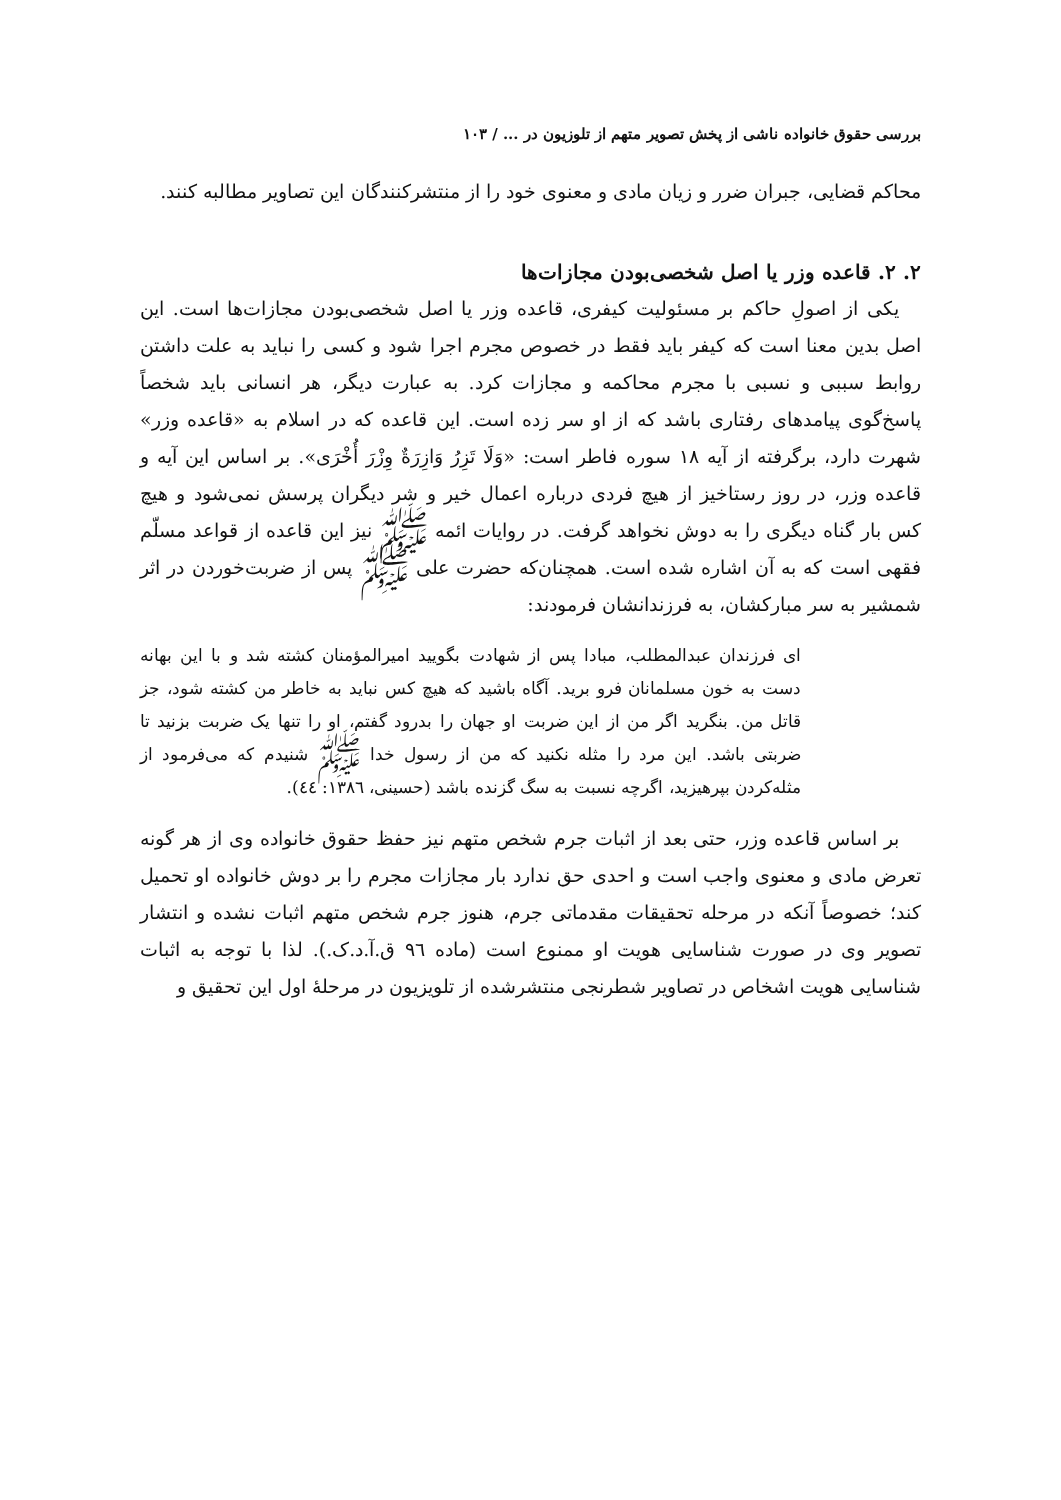بررسی حقوق خانواده ناشی از پخش تصویر متهم از تلوزیون در ... / ۱۰۳
محاکم قضایی، جبران ضرر و زیان مادی و معنوی خود را از منتشرکنندگان این تصاویر مطالبه کنند.
۲. ۲. قاعده وزر یا اصل شخصی‌بودن مجازات‌ها
یکی از اصولِ حاکم بر مسئولیت کیفری، قاعده وزر یا اصل شخصی‌بودن مجازات‌ها است. این اصل بدین معنا است که کیفر باید فقط در خصوص مجرم اجرا شود و کسی را نباید به علت داشتن روابط سببی و نسبی با مجرم محاکمه و مجازات کرد. به عبارت دیگر، هر انسانی باید شخصاً پاسخ‌گوی پیامدهای رفتاری باشد که از او سر زده است. این قاعده که در اسلام به «قاعده وزر» شهرت دارد، برگرفته از آیه ۱۸ سوره فاطر است: «وَلَا تَزِرُ وَازِرَةٌ وِزْرَ أُخْرَى». بر اساس این آیه و قاعده وزر، در روز رستاخیز از هیچ فردی درباره اعمال خیر و شر دیگران پرسش نمی‌شود و هیچ کس بار گناه دیگری را به دوش نخواهد گرفت. در روایات ائمه ﷺ نیز این قاعده از قواعد مسلّم فقهی است که به آن اشاره شده است. همچنان‌که حضرت علی ﷺ پس از ضربت‌خوردن در اثر شمشیر به سر مبارکشان، به فرزندانشان فرمودند:
ای فرزندان عبدالمطلب، مبادا پس از شهادت بگویید امیرالمؤمنان کشته شد و با این بهانه دست به خون مسلمانان فرو برید. آگاه باشید که هیچ کس نباید به خاطر من کشته شود، جز قاتل من. بنگرید اگر من از این ضربت او جهان را بدرود گفتم، او را تنها یک ضربت بزنید تا ضربتی باشد. این مرد را مثله نکنید که من از رسول خدا ﷺ شنیدم که می‌فرمود از مثله‌کردن بپرهیزید، اگرچه نسبت به سگ گزنده باشد (حسینی، ۱۳۸٦: ٤٤).
بر اساس قاعده وزر، حتی بعد از اثبات جرم شخص متهم نیز حفظ حقوق خانواده وی از هر گونه تعرض مادی و معنوی واجب است و احدی حق ندارد بار مجازات مجرم را بر دوش خانواده او تحمیل کند؛ خصوصاً آنکه در مرحله تحقیقات مقدماتی جرم، هنوز جرم شخص متهم اثبات نشده و انتشار تصویر وی در صورت شناسایی هویت او ممنوع است (ماده ۹٦ ق.آ.د.ک.). لذا با توجه به اثبات شناسایی هویت اشخاص در تصاویر شطرنجی منتشرشده از تلویزیون در مرحلهٔ اول این تحقیق و